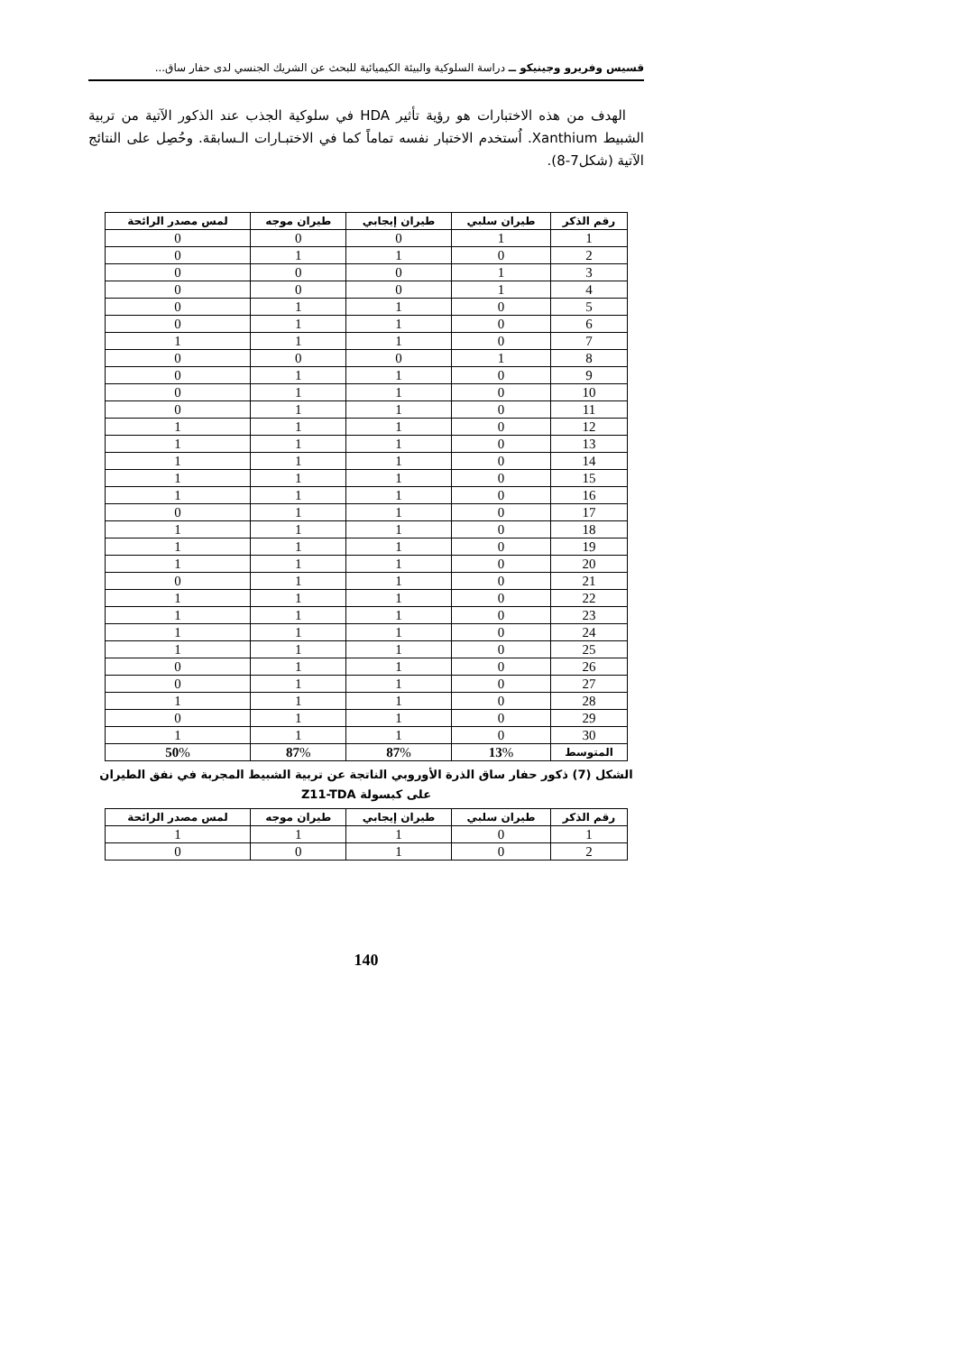قسيس وفريرو وجينيكو ــ دراسة السلوكية والبيئة الكيميائية للبحث عن الشريك الجنسي لدى حفار ساق...
الهدف من هذه الاختبارات هو رؤية تأثير HDA في سلوكية الجذب عند الذكور الآتية من تربية الشبيط Xanthium. اُستخدم الاختبار نفسه تماماً كما في الاختبـارات الـسابقة. وحُصِل على النتائج الآتية (شكل7-8).
| رقم الذكر | طيران سلبي | طيران إيجابي | طيران موجه | لمس مصدر الرائحة |
| --- | --- | --- | --- | --- |
| 1 | 1 | 0 | 0 | 0 |
| 2 | 0 | 1 | 1 | 0 |
| 3 | 1 | 0 | 0 | 0 |
| 4 | 1 | 0 | 0 | 0 |
| 5 | 0 | 1 | 1 | 0 |
| 6 | 0 | 1 | 1 | 0 |
| 7 | 0 | 1 | 1 | 1 |
| 8 | 1 | 0 | 0 | 0 |
| 9 | 0 | 1 | 1 | 0 |
| 10 | 0 | 1 | 1 | 0 |
| 11 | 0 | 1 | 1 | 0 |
| 12 | 0 | 1 | 1 | 1 |
| 13 | 0 | 1 | 1 | 1 |
| 14 | 0 | 1 | 1 | 1 |
| 15 | 0 | 1 | 1 | 1 |
| 16 | 0 | 1 | 1 | 1 |
| 17 | 0 | 1 | 1 | 0 |
| 18 | 0 | 1 | 1 | 1 |
| 19 | 0 | 1 | 1 | 1 |
| 20 | 0 | 1 | 1 | 1 |
| 21 | 0 | 1 | 1 | 0 |
| 22 | 0 | 1 | 1 | 1 |
| 23 | 0 | 1 | 1 | 1 |
| 24 | 0 | 1 | 1 | 1 |
| 25 | 0 | 1 | 1 | 1 |
| 26 | 0 | 1 | 1 | 0 |
| 27 | 0 | 1 | 1 | 0 |
| 28 | 0 | 1 | 1 | 1 |
| 29 | 0 | 1 | 1 | 0 |
| 30 | 0 | 1 | 1 | 1 |
| المتوسط | 13 % | 87 % | 87 % | 50 % |
الشكل (7) ذكور حفار ساق الذرة الأوروبي الناتجة عن تربية الشبيط المجربة في نفق الطيران
على كبسولة Z11-TDA
| رقم الذكر | طيران سلبي | طيران إيجابي | طيران موجه | لمس مصدر الرائحة |
| --- | --- | --- | --- | --- |
| 1 | 0 | 1 | 1 | 1 |
| 2 | 0 | 1 | 0 | 0 |
140